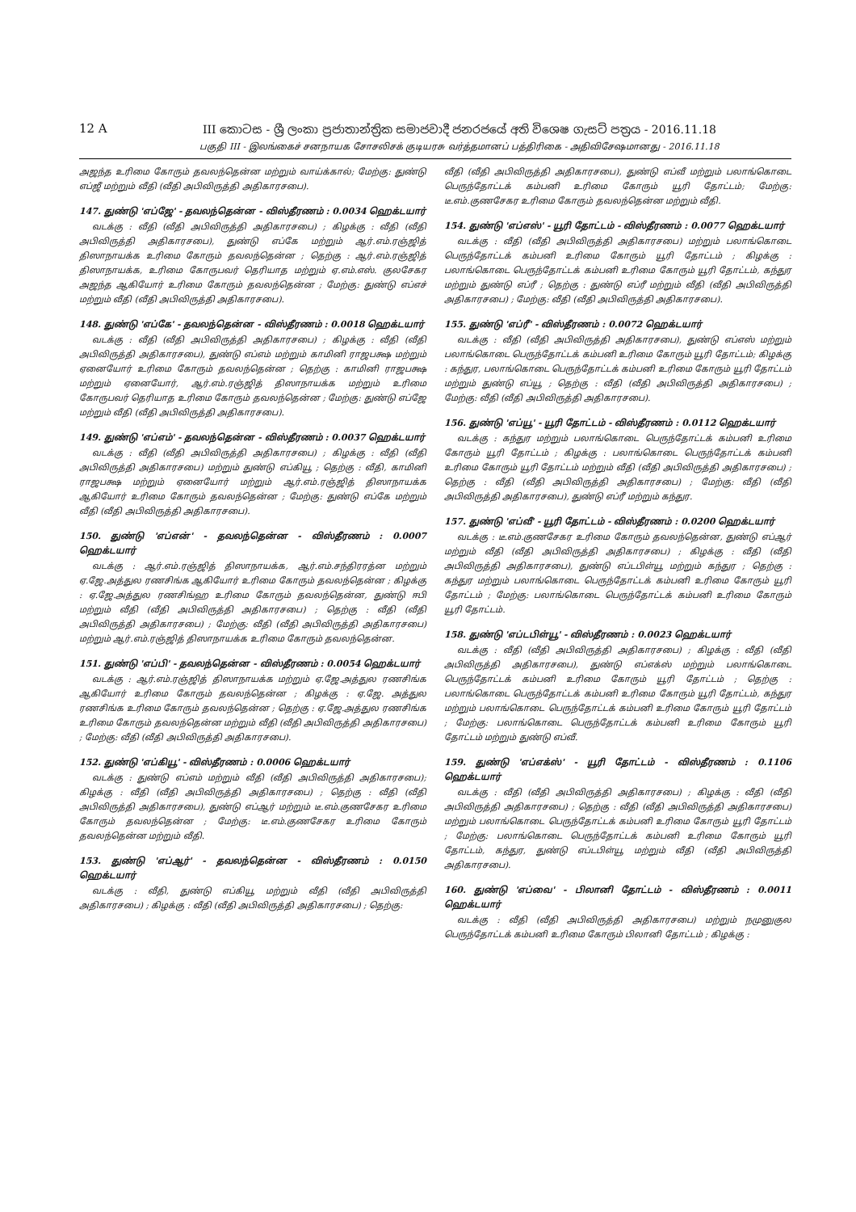12 A
III කොටස - ශ්‍රී ලංකා ප්‍රජාතාන්ත්‍රික සමාජවාදී ජනරජයේ අති විශෙෂ ගැසට් පත්‍රය - 2016.11.18
பகுதி III - இலங்கைச் சனநாயக சோசலிசக் குடியரசு வர்த்தமானப் பத்திரிகை - அதிவிசேஷமானது - 2016.11.18
அஜந்த உரிமை கோரும் தவலந்தென்ன மற்றும் வாய்க்கால்; மேற்கு: துண்டு எப்ஜீ மற்றும் வீதி (வீதி அபிவிருத்தி அதிகாரசபை).
147. துண்டு 'எப்ஜே' - தவலந்தென்ன - விஸ்தீரணம் : 0.0034 ஹெக்டயார்
வடக்கு : வீதி (வீதி அபிவிருத்தி அதிகாரசபை) ; கிழக்கு : வீதி (வீதி அபிவிருத்தி அதிகாரசபை), துண்டு எப்கே மற்றும் ஆர்.எம்.ரஞ்ஜித் திஸாநாயக்க உரிமை கோரும் தவலந்தென்ன ; தெற்கு : ஆர்.எம்.ரஞ்ஜித் திஸாநாயக்க, உரிமை கோருபவர் தெரியாத மற்றும் ஏ.எம்.எஸ். குலசேகர அஜந்த ஆகியோர் உரிமை கோரும் தவலந்தென்ன ; மேற்கு: துண்டு எப்எச் மற்றும் வீதி (வீதி அபிவிருத்தி அதிகாரசபை).
148. துண்டு 'எப்கே' - தவலந்தென்ன - விஸ்தீரணம் : 0.0018 ஹெக்டயார்
வடக்கு : வீதி (வீதி அபிவிருத்தி அதிகாரசபை) ; கிழக்கு : வீதி (வீதி அபிவிருத்தி அதிகாரசபை), துண்டு எப்எம் மற்றும் காமினி ராஜபக்ஷ மற்றும் ஏனையோர் உரிமை கோரும் தவலந்தென்ன ; தெற்கு : காமினி ராஜபக்ஷ மற்றும் ஏனையோர், ஆர்.எம்.ரஞ்ஜித் திஸாநாயக்க மற்றும் உரிமை கோருபவர் தெரியாத உரிமை கோரும் தவலந்தென்ன ; மேற்கு: துண்டு எப்ஜே மற்றும் வீதி (வீதி அபிவிருத்தி அதிகாரசபை).
149. துண்டு 'எப்எம்' - தவலந்தென்ன - விஸ்தீரணம் : 0.0037 ஹெக்டயார்
வடக்கு : வீதி (வீதி அபிவிருத்தி அதிகாரசபை) ; கிழக்கு : வீதி (வீதி அபிவிருத்தி அதிகாரசபை) மற்றும் துண்டு எப்கியூ ; தெற்கு : வீதி, காமினி ராஜபக்ஷ மற்றும் ஏனையோர் மற்றும் ஆர்.எம்.ரஞ்ஜித் திஸாநாயக்க ஆகியோர் உரிமை கோரும் தவலந்தென்ன ; மேற்கு: துண்டு எப்கே மற்றும் வீதி (வீதி அபிவிருத்தி அதிகாரசபை).
150. துண்டு 'எப்என்' - தவலந்தென்ன - விஸ்தீரணம் : 0.0007 ஹெக்டயார்
வடக்கு : ஆர்.எம்.ரஞ்ஜித் திஸாநாயக்க, ஆர்.எம்.சந்திரரத்ன மற்றும் ஏ.ஜே.அத்துல ரணசிங்க ஆகியோர் உரிமை கோரும் தவலந்தென்ன ; கிழக்கு : ஏ.ஜே.அத்துல ரணசிங்ஹ உரிமை கோரும் தவலந்தென்ன, துண்டு ஈபி மற்றும் வீதி (வீதி அபிவிருத்தி அதிகாரசபை) ; தெற்கு : வீதி (வீதி அபிவிருத்தி அதிகாரசபை) ; மேற்கு: வீதி (வீதி அபிவிருத்தி அதிகாரசபை) மற்றும் ஆர்.எம்.ரஞ்ஜித் திஸாநாயக்க உரிமை கோரும் தவலந்தென்ன.
151. துண்டு 'எப்பி' - தவலந்தென்ன - விஸ்தீரணம் : 0.0054 ஹெக்டயார்
வடக்கு : ஆர்.எம்.ரஞ்ஜித் திஸாநாயக்க மற்றும் ஏ.ஜே.அத்துல ரணசிங்க ஆகியோர் உரிமை கோரும் தவலந்தென்ன ; கிழக்கு : ஏ.ஜே. அத்துல ரணசிங்க உரிமை கோரும் தவலந்தென்ன ; தெற்கு : ஏ.ஜே.அத்துல ரணசிங்க உரிமை கோரும் தவலந்தென்ன மற்றும் வீதி (வீதி அபிவிருத்தி அதிகாரசபை) ; மேற்கு: வீதி (வீதி அபிவிருத்தி அதிகாரசபை).
152. துண்டு 'எப்கியூ' - விஸ்தீரணம் : 0.0006 ஹெக்டயார்
வடக்கு : துண்டு எப்எம் மற்றும் வீதி (வீதி அபிவிருத்தி அதிகாரசபை); கிழக்கு : வீதி (வீதி அபிவிருத்தி அதிகாரசபை) ; தெற்கு : வீதி (வீதி அபிவிருத்தி அதிகாரசபை), துண்டு எப்ஆர் மற்றும் டீ.எம்.குணசேகர உரிமை கோரும் தவலந்தென்ன ; மேற்கு: டீ.எம்.குணசேகர உரிமை கோரும் தவலந்தென்ன மற்றும் வீதி.
153. துண்டு 'எப்ஆர்' - தவலந்தென்ன - விஸ்தீரணம் : 0.0150 ஹெக்டயார்
வடக்கு : வீதி, துண்டு எப்கியூ மற்றும் வீதி (வீதி அபிவிருத்தி அதிகாரசபை) ; கிழக்கு : வீதி (வீதி அபிவிருத்தி அதிகாரசபை) ; தெற்கு:
வீதி (வீதி அபிவிருத்தி அதிகாரசபை), துண்டு எப்வீ மற்றும் பலாங்கொடை பெருந்தோட்டக் கம்பனி உரிமை கோரும் யூரி தோட்டம்; மேற்கு: டீ.எம்.குணசேகர உரிமை கோரும் தவலந்தென்ன மற்றும் வீதி.
154. துண்டு 'எப்எஸ்' - யூரி தோட்டம் - விஸ்தீரணம் : 0.0077 ஹெக்டயார்
வடக்கு : வீதி (வீதி அபிவிருத்தி அதிகாரசபை) மற்றும் பலாங்கொடை பெருந்தோட்டக் கம்பனி உரிமை கோரும் யூரி தோட்டம் ; கிழக்கு : பலாங்கொடை பெருந்தோட்டக் கம்பனி உரிமை கோரும் யூரி தோட்டம், கந்துர மற்றும் துண்டு எப்ரீ ; தெற்கு : துண்டு எப்ரீ மற்றும் வீதி (வீதி அபிவிருத்தி அதிகாரசபை) ; மேற்கு: வீதி (வீதி அபிவிருத்தி அதிகாரசபை).
155. துண்டு 'எப்ரீ' - விஸ்தீரணம் : 0.0072 ஹெக்டயார்
வடக்கு : வீதி (வீதி அபிவிருத்தி அதிகாரசபை), துண்டு எப்எஸ் மற்றும் பலாங்கொடை பெருந்தோட்டக் கம்பனி உரிமை கோரும் யூரி தோட்டம்; கிழக்கு : கந்துர, பலாங்கொடை பெருந்தோட்டக் கம்பனி உரிமை கோரும் யூரி தோட்டம் மற்றும் துண்டு எப்யூ ; தெற்கு : வீதி (வீதி அபிவிருத்தி அதிகாரசபை) ; மேற்கு: வீதி (வீதி அபிவிருத்தி அதிகாரசபை).
156. துண்டு 'எப்யூ' - யூரி தோட்டம் - விஸ்தீரணம் : 0.0112 ஹெக்டயார்
வடக்கு : கந்துர மற்றும் பலாங்கொடை பெருந்தோட்டக் கம்பனி உரிமை கோரும் யூரி தோட்டம் ; கிழக்கு : பலாங்கொடை பெருந்தோட்டக் கம்பனி உரிமை கோரும் யூரி தோட்டம் மற்றும் வீதி (வீதி அபிவிருத்தி அதிகாரசபை) ; தெற்கு : வீதி (வீதி அபிவிருத்தி அதிகாரசபை) ; மேற்கு: வீதி (வீதி அபிவிருத்தி அதிகாரசபை), துண்டு எப்ரீ மற்றும் கந்துர.
157. துண்டு 'எப்வீ' - யூரி தோட்டம் - விஸ்தீரணம் : 0.0200 ஹெக்டயார்
வடக்கு : டீ.எம்.குணசேகர உரிமை கோரும் தவலந்தென்ன, துண்டு எப்ஆர் மற்றும் வீதி (வீதி அபிவிருத்தி அதிகாரசபை) ; கிழக்கு : வீதி (வீதி அபிவிருத்தி அதிகாரசபை), துண்டு எப்டபிள்யூ மற்றும் கந்துர ; தெற்கு : கந்துர மற்றும் பலாங்கொடை பெருந்தோட்டக் கம்பனி உரிமை கோரும் யூரி தோட்டம் ; மேற்கு: பலாங்கொடை பெருந்தோட்டக் கம்பனி உரிமை கோரும் யூரி தோட்டம்.
158. துண்டு 'எப்டபிள்யூ' - விஸ்தீரணம் : 0.0023 ஹெக்டயார்
வடக்கு : வீதி (வீதி அபிவிருத்தி அதிகாரசபை) ; கிழக்கு : வீதி (வீதி அபிவிருத்தி அதிகாரசபை), துண்டு எப்எக்ஸ் மற்றும் பலாங்கொடை பெருந்தோட்டக் கம்பனி உரிமை கோரும் யூரி தோட்டம் ; தெற்கு : பலாங்கொடை பெருந்தோட்டக் கம்பனி உரிமை கோரும் யூரி தோட்டம், கந்துர மற்றும் பலாங்கொடை பெருந்தோட்டக் கம்பனி உரிமை கோரும் யூரி தோட்டம் ; மேற்கு: பலாங்கொடை பெருந்தோட்டக் கம்பனி உரிமை கோரும் யூரி தோட்டம் மற்றும் துண்டு எப்வீ.
159. துண்டு 'எப்எக்ஸ்' - யூரி தோட்டம் - விஸ்தீரணம் : 0.1106 ஹெக்டயார்
வடக்கு : வீதி (வீதி அபிவிருத்தி அதிகாரசபை) ; கிழக்கு : வீதி (வீதி அபிவிருத்தி அதிகாரசபை) ; தெற்கு : வீதி (வீதி அபிவிருத்தி அதிகாரசபை) மற்றும் பலாங்கொடை பெருந்தோட்டக் கம்பனி உரிமை கோரும் யூரி தோட்டம் ; மேற்கு: பலாங்கொடை பெருந்தோட்டக் கம்பனி உரிமை கோரும் யூரி தோட்டம், கந்துர, துண்டு எப்டபிள்யூ மற்றும் வீதி (வீதி அபிவிருத்தி அதிகாரசபை).
160. துண்டு 'எப்வை' - பிலானி தோட்டம் - விஸ்தீரணம் : 0.0011 ஹெக்டயார்
வடக்கு : வீதி (வீதி அபிவிருத்தி அதிகாரசபை) மற்றும் நமுனுகுல பெருந்தோட்டக் கம்பனி உரிமை கோரும் பிலானி தோட்டம் ; கிழக்கு :